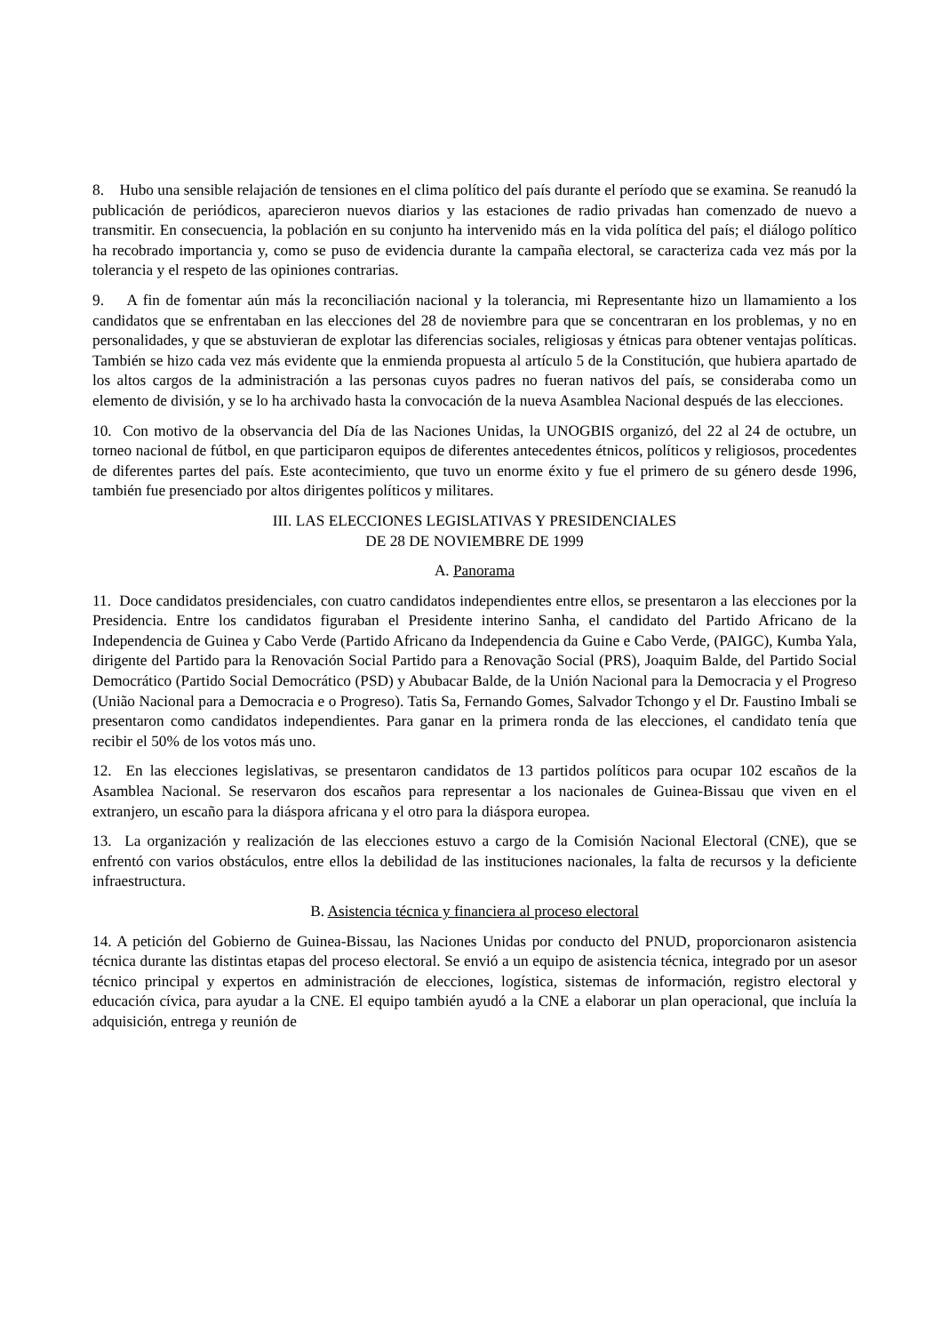8. Hubo una sensible relajación de tensiones en el clima político del país durante el período que se examina. Se reanudó la publicación de periódicos, aparecieron nuevos diarios y las estaciones de radio privadas han comenzado de nuevo a transmitir. En consecuencia, la población en su conjunto ha intervenido más en la vida política del país; el diálogo político ha recobrado importancia y, como se puso de evidencia durante la campaña electoral, se caracteriza cada vez más por la tolerancia y el respeto de las opiniones contrarias.
9. A fin de fomentar aún más la reconciliación nacional y la tolerancia, mi Representante hizo un llamamiento a los candidatos que se enfrentaban en las elecciones del 28 de noviembre para que se concentraran en los problemas, y no en personalidades, y que se abstuvieran de explotar las diferencias sociales, religiosas y étnicas para obtener ventajas políticas. También se hizo cada vez más evidente que la enmienda propuesta al artículo 5 de la Constitución, que hubiera apartado de los altos cargos de la administración a las personas cuyos padres no fueran nativos del país, se consideraba como un elemento de división, y se lo ha archivado hasta la convocación de la nueva Asamblea Nacional después de las elecciones.
10. Con motivo de la observancia del Día de las Naciones Unidas, la UNOGBIS organizó, del 22 al 24 de octubre, un torneo nacional de fútbol, en que participaron equipos de diferentes antecedentes étnicos, políticos y religiosos, procedentes de diferentes partes del país. Este acontecimiento, que tuvo un enorme éxito y fue el primero de su género desde 1996, también fue presenciado por altos dirigentes políticos y militares.
III. LAS ELECCIONES LEGISLATIVAS Y PRESIDENCIALES
DE 28 DE NOVIEMBRE DE 1999
A. Panorama
11. Doce candidatos presidenciales, con cuatro candidatos independientes entre ellos, se presentaron a las elecciones por la Presidencia. Entre los candidatos figuraban el Presidente interino Sanha, el candidato del Partido Africano de la Independencia de Guinea y Cabo Verde (Partido Africano da Independencia da Guine e Cabo Verde, (PAIGC), Kumba Yala, dirigente del Partido para la Renovación Social Partido para a Renovação Social (PRS), Joaquim Balde, del Partido Social Democrático (Partido Social Democrático (PSD) y Abubacar Balde, de la Unión Nacional para la Democracia y el Progreso (União Nacional para a Democracia e o Progreso). Tatis Sa, Fernando Gomes, Salvador Tchongo y el Dr. Faustino Imbali se presentaron como candidatos independientes. Para ganar en la primera ronda de las elecciones, el candidato tenía que recibir el 50% de los votos más uno.
12. En las elecciones legislativas, se presentaron candidatos de 13 partidos políticos para ocupar 102 escaños de la Asamblea Nacional. Se reservaron dos escaños para representar a los nacionales de Guinea-Bissau que viven en el extranjero, un escaño para la diáspora africana y el otro para la diáspora europea.
13. La organización y realización de las elecciones estuvo a cargo de la Comisión Nacional Electoral (CNE), que se enfrentó con varios obstáculos, entre ellos la debilidad de las instituciones nacionales, la falta de recursos y la deficiente infraestructura.
B. Asistencia técnica y financiera al proceso electoral
14. A petición del Gobierno de Guinea-Bissau, las Naciones Unidas por conducto del PNUD, proporcionaron asistencia técnica durante las distintas etapas del proceso electoral. Se envió a un equipo de asistencia técnica, integrado por un asesor técnico principal y expertos en administración de elecciones, logística, sistemas de información, registro electoral y educación cívica, para ayudar a la CNE. El equipo también ayudó a la CNE a elaborar un plan operacional, que incluía la adquisición, entrega y reunión de